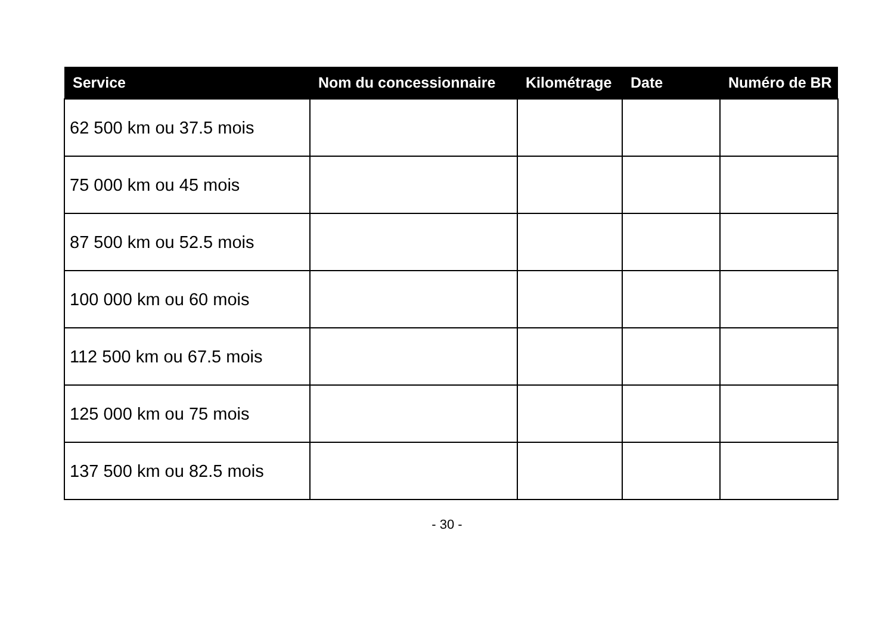| Service | Nom du concessionnaire | Kilométrage | Date | Numéro de BR |
| --- | --- | --- | --- | --- |
| 62 500 km ou 37.5 mois | | | | |
| 75 000 km ou 45 mois | | | | |
| 87 500 km ou 52.5 mois | | | | |
| 100 000 km ou 60 mois | | | | |
| 112 500 km ou 67.5 mois | | | | |
| 125 000 km ou 75 mois | | | | |
| 137 500 km ou 82.5 mois | | | | |
- 30 -